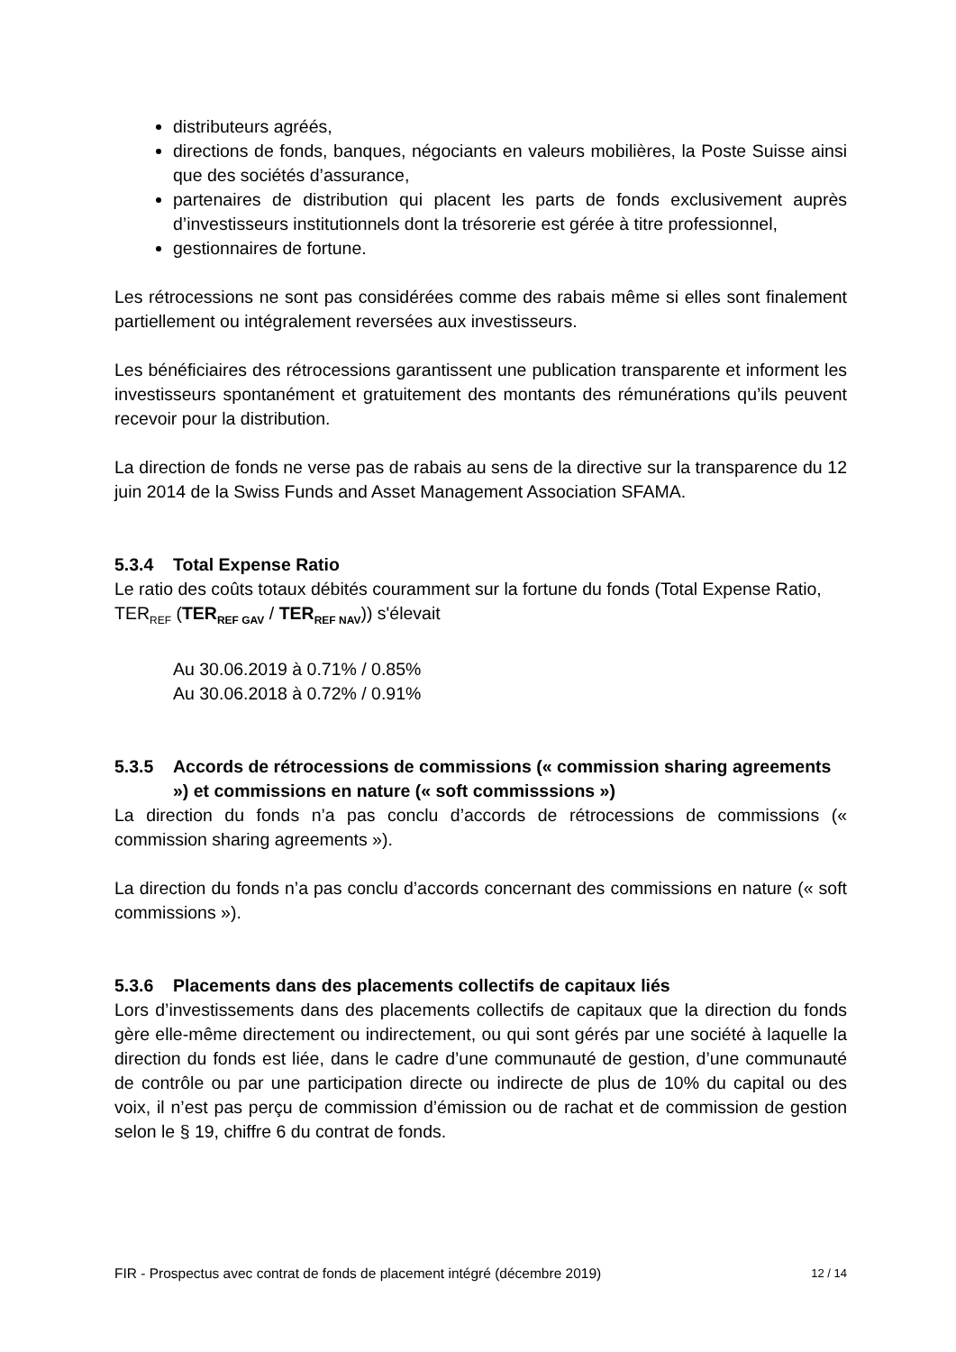distributeurs agréés,
directions de fonds, banques, négociants en valeurs mobilières, la Poste Suisse ainsi que des sociétés d’assurance,
partenaires de distribution qui placent les parts de fonds exclusivement auprès d’investisseurs institutionnels dont la trésorerie est gérée à titre professionnel,
gestionnaires de fortune.
Les rétrocessions ne sont pas considérées comme des rabais même si elles sont finalement partiellement ou intégralement reversées aux investisseurs.
Les bénéficiaires des rétrocessions garantissent une publication transparente et informent les investisseurs spontanément et gratuitement des montants des rémunérations qu’ils peuvent recevoir pour la distribution.
La direction de fonds ne verse pas de rabais au sens de la directive sur la transparence du 12 juin 2014 de la Swiss Funds and Asset Management Association SFAMA.
5.3.4 Total Expense Ratio
Le ratio des coûts totaux débités couramment sur la fortune du fonds (Total Expense Ratio, TER<sub>REF</sub> (TER<sub>REF GAV</sub> / TER<sub>REF NAV</sub>)) s'élevait
Au 30.06.2019 à 0.71% / 0.85%
Au 30.06.2018 à 0.72% / 0.91%
5.3.5 Accords de rétrocessions de commissions (« commission sharing agreements ») et commissions en nature (« soft commisssions »)
La direction du fonds n’a pas conclu d’accords de rétrocessions de commissions (« commission sharing agreements »).
La direction du fonds n’a pas conclu d’accords concernant des commissions en nature (« soft commissions »).
5.3.6 Placements dans des placements collectifs de capitaux liés
Lors d’investissements dans des placements collectifs de capitaux que la direction du fonds gère elle-même directement ou indirectement, ou qui sont gérés par une société à laquelle la direction du fonds est liée, dans le cadre d’une communauté de gestion, d’une communauté de contrôle ou par une participation directe ou indirecte de plus de 10% du capital ou des voix, il n’est pas perçu de commission d’émission ou de rachat et de commission de gestion selon le § 19, chiffre 6 du contrat de fonds.
FIR - Prospectus avec contrat de fonds de placement intégré (décembre 2019) 12 / 14